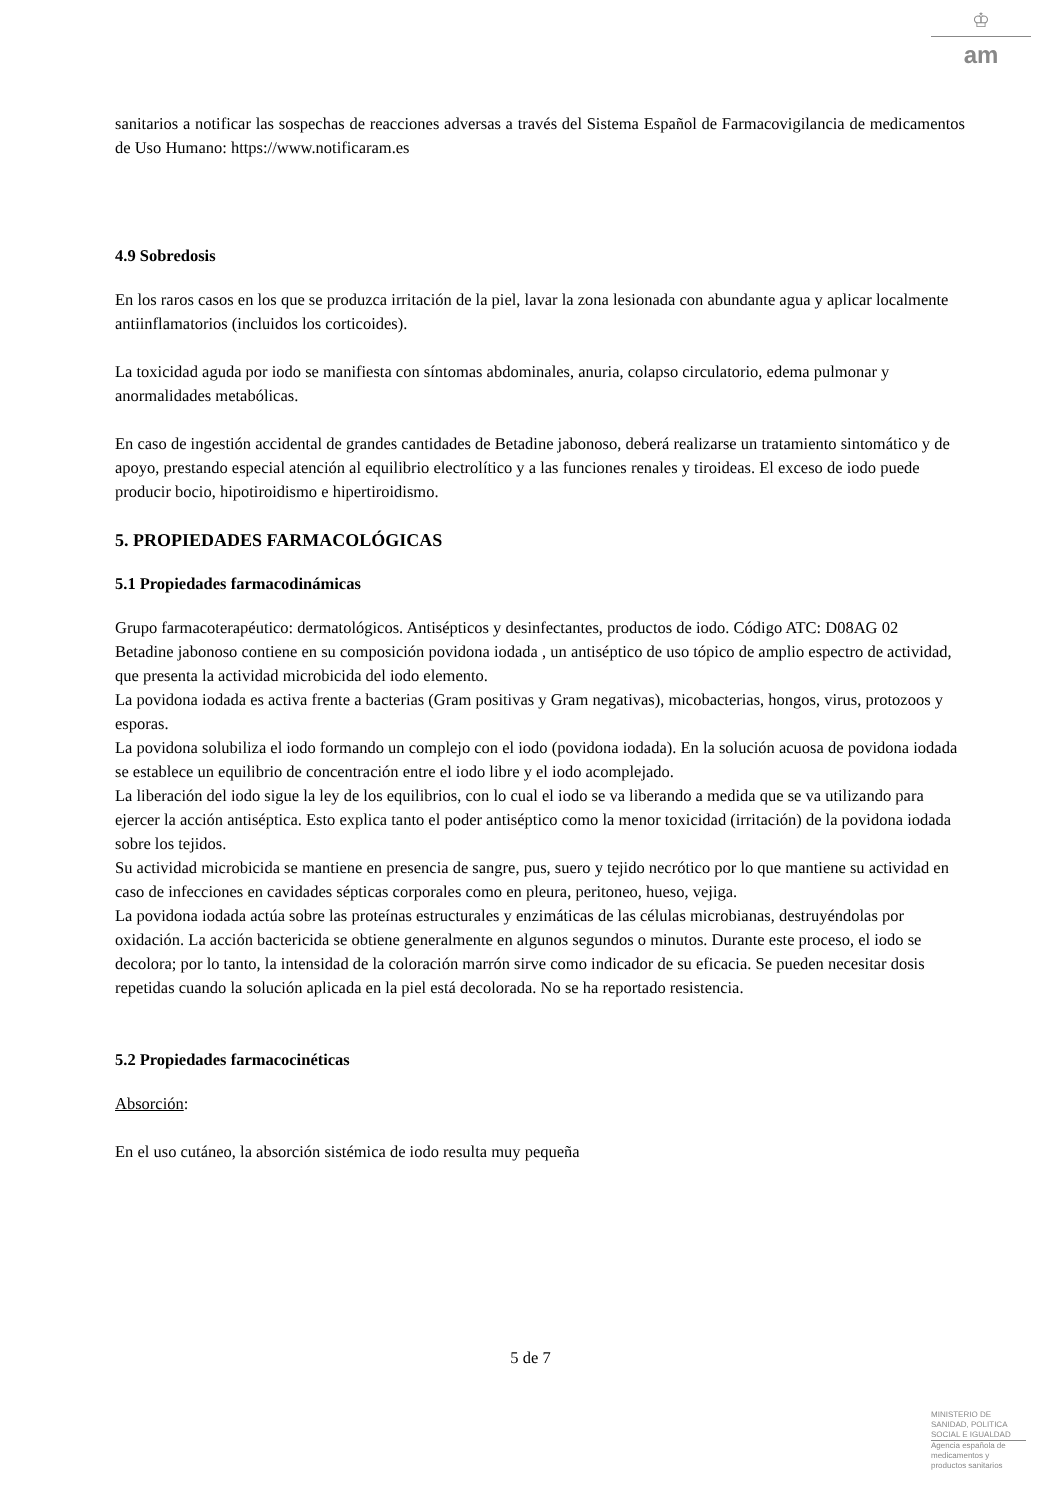♔
am
sanitarios a notificar las sospechas de reacciones adversas a través del Sistema Español de Farmacovigilancia de medicamentos de Uso Humano: https://www.notificaram.es
4.9 Sobredosis
En los raros casos en los que se produzca irritación de la piel, lavar la zona lesionada con abundante agua y aplicar localmente antiinflamatorios (incluidos los corticoides).
La toxicidad aguda por iodo se manifiesta con síntomas abdominales, anuria, colapso circulatorio, edema pulmonar y anormalidades metabólicas.
En caso de ingestión accidental de grandes cantidades de Betadine jabonoso, deberá realizarse un tratamiento sintomático y de apoyo, prestando especial atención al equilibrio electrolítico y a las funciones renales y tiroideas. El exceso de iodo puede producir bocio, hipotiroidismo e hipertiroidismo.
5. PROPIEDADES FARMACOLÓGICAS
5.1 Propiedades farmacodinámicas
Grupo farmacoterapéutico: dermatológicos. Antisépticos y desinfectantes, productos de iodo. Código ATC: D08AG 02
Betadine jabonoso contiene en su composición povidona iodada , un antiséptico de uso tópico de amplio espectro de actividad, que presenta la actividad microbicida del iodo elemento.
La povidona iodada es activa frente a bacterias (Gram positivas y Gram negativas), micobacterias, hongos, virus, protozoos y esporas.
La povidona solubiliza el iodo formando un complejo con el iodo (povidona iodada). En la solución acuosa de povidona iodada se establece un equilibrio de concentración entre el iodo libre y el iodo acomplejado.
La liberación del iodo sigue la ley de los equilibrios, con lo cual el iodo se va liberando a medida que se va utilizando para ejercer la acción antiséptica. Esto explica tanto el poder antiséptico como la menor toxicidad (irritación) de la povidona iodada sobre los tejidos.
Su actividad microbicida se mantiene en presencia de sangre, pus, suero y tejido necrótico por lo que mantiene su actividad en caso de infecciones en cavidades sépticas corporales como en pleura, peritoneo, hueso, vejiga.
La povidona iodada actúa sobre las proteínas estructurales y enzimáticas de las células microbianas, destruyéndolas por oxidación. La acción bactericida se obtiene generalmente en algunos segundos o minutos. Durante este proceso, el iodo se decolora; por lo tanto, la intensidad de la coloración marrón sirve como indicador de su eficacia. Se pueden necesitar dosis repetidas cuando la solución aplicada en la piel está decolorada. No se ha reportado resistencia.
5.2 Propiedades farmacocinéticas
Absorción:
En el uso cutáneo, la absorción sistémica de iodo resulta muy pequeña
5 de 7
MINISTERIO DE
SANIDAD, POLITICA
SOCIAL E IGUALDAD
Agencia española de
medicamentos y
productos sanitarios